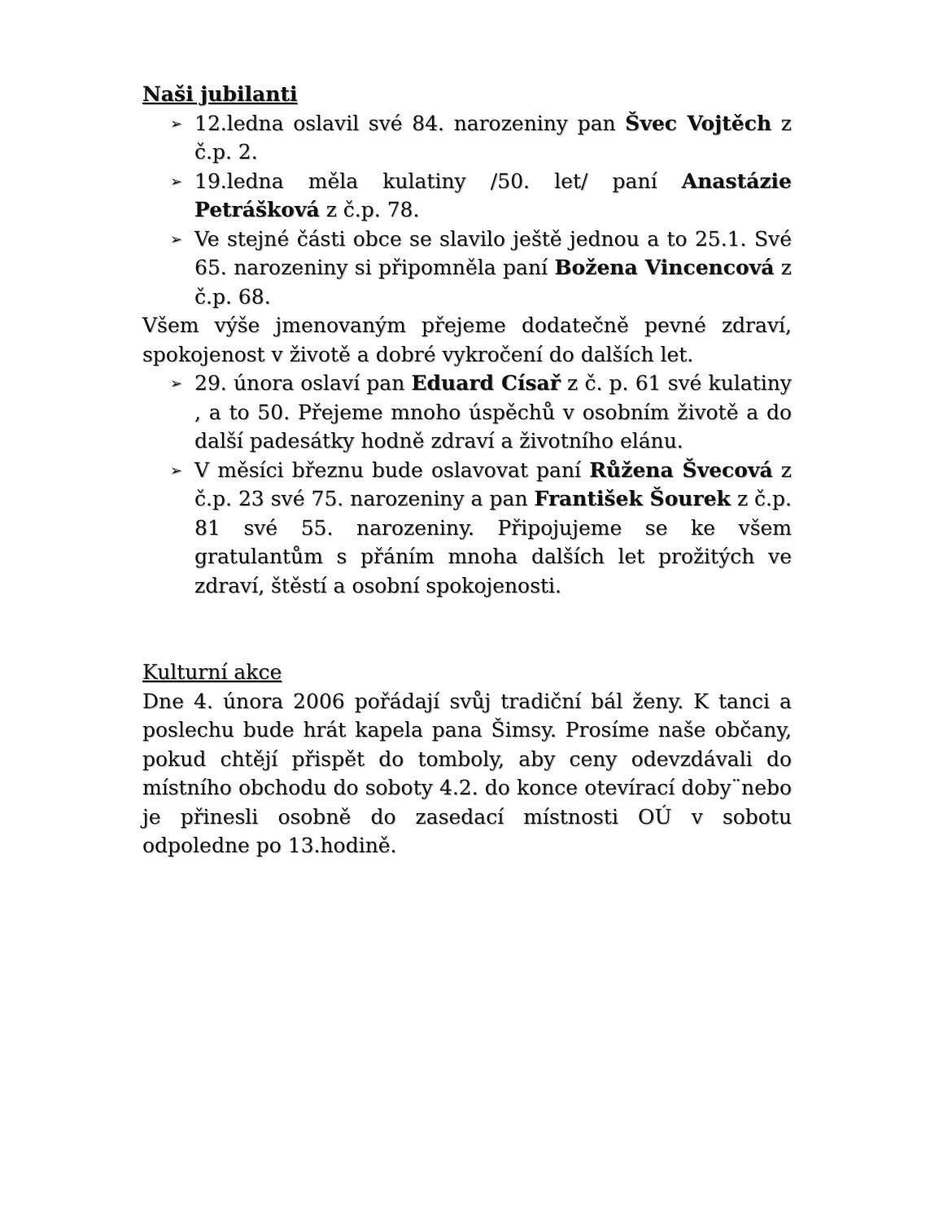Naši jubilanti
➢ 12.ledna oslavil své 84. narozeniny pan Švec Vojtěch z č.p. 2.
➢ 19.ledna měla kulatiny /50. let/ paní Anastázie Petrášková z č.p. 78.
➢ Ve stejné části obce se slavilo ještě jednou a to 25.1. Své 65. narozeniny si připomněla paní Božena Vincencová z č.p. 68.
Všem výše jmenovaným přejeme dodatečně pevné zdraví, spokojenost v životě a dobré vykročení do dalších let.
➢ 29. února oslaví pan Eduard Císař z č. p. 61 své kulatiny , a to 50. Přejeme mnoho úspěchů v osobním životě a do další padesátky hodně zdraví a životního elánu.
➢ V měsíci březnu bude oslavovat paní Růžena Švecová z č.p. 23 své 75. narozeniny a pan František Šourek z č.p. 81 své 55. narozeniny. Připojujeme se ke všem gratulantům s přáním mnoha dalších let prožitých ve zdraví, štěstí a osobní spokojenosti.
Kulturní akce
Dne 4. února 2006 pořádají svůj tradiční bál ženy. K tanci a poslechu bude hrát kapela pana Šimsy. Prosíme naše občany, pokud chtějí přispět do tomboly, aby ceny odevzdávali do místního obchodu do soboty 4.2. do konce otevírací doby¨nebo je přinesli osobně do zasedací místnosti OÚ v sobotu odpoledne po 13.hodině.